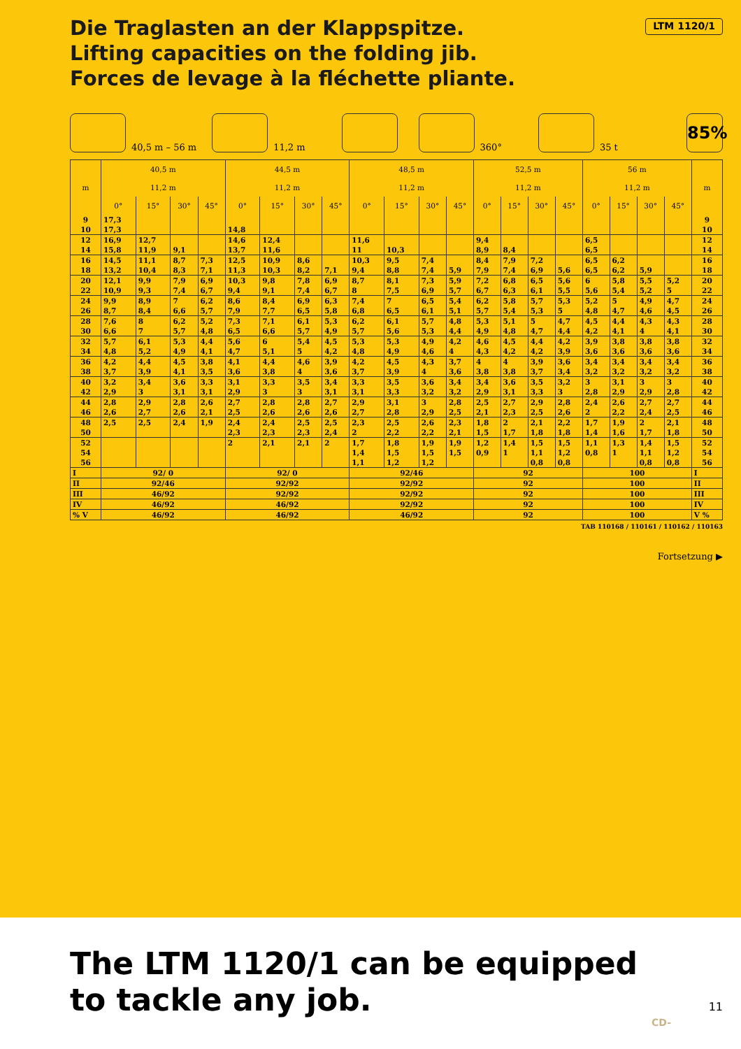Die Traglasten an der Klappspitze.
Lifting capacities on the folding jib.
Forces de levage à la fléchette pliante.
LTM 1120/1
40,5 m – 56 m
11,2 m
360°
35 t
85%
| m | 40,5 m | | | | 44,5 m | | | | 48,5 m | | | | 52,5 m | | | | 56 m | | | | m |
| --- | --- | --- | --- | --- | --- | --- | --- | --- | --- | --- | --- | --- | --- | --- | --- | --- | --- | --- | --- | --- | --- |
| | 11,2 m | | | | 11,2 m | | | | 11,2 m | | | | 11,2 m | | | | 11,2 m | | | | |
| | 0° | 15° | 30° | 45° | 0° | 15° | 30° | 45° | 0° | 15° | 30° | 45° | 0° | 15° | 30° | 45° | 0° | 15° | 30° | 45° | |
| 9 | 17,3 | | | | | | | | | | | | | | | | | | | | 9 |
| 10 | 17,3 | | | | 14,8 | | | | | | | | | | | | | | | | 10 |
| 12 | 16,9 | 12,7 | | | 14,6 | 12,4 | | | 11,6 | | | | 9,4 | | | | 6,5 | | | | 12 |
| 14 | 15,8 | 11,9 | 9,1 | | 13,7 | 11,6 | | | 11 | 10,3 | | | 8,9 | 8,4 | | | 6,5 | | | | 14 |
| 16 | 14,5 | 11,1 | 8,7 | 7,3 | 12,5 | 10,9 | 8,6 | | 10,3 | 9,5 | 7,4 | | 8,4 | 7,9 | 7,2 | | 6,5 | 6,2 | | | 16 |
| 18 | 13,2 | 10,4 | 8,3 | 7,1 | 11,3 | 10,3 | 8,2 | 7,1 | 9,4 | 8,8 | 7,4 | 5,9 | 7,9 | 7,4 | 6,9 | 5,6 | 6,5 | 6,2 | 5,9 | | 18 |
| 20 | 12,1 | 9,9 | 7,9 | 6,9 | 10,3 | 9,8 | 7,8 | 6,9 | 8,7 | 8,1 | 7,3 | 5,9 | 7,2 | 6,8 | 6,5 | 5,6 | 6 | 5,8 | 5,5 | 5,2 | 20 |
| 22 | 10,9 | 9,3 | 7,4 | 6,7 | 9,4 | 9,1 | 7,4 | 6,7 | 8 | 7,5 | 6,9 | 5,7 | 6,7 | 6,3 | 6,1 | 5,5 | 5,6 | 5,4 | 5,2 | 5 | 22 |
| 24 | 9,9 | 8,9 | 7 | 6,2 | 8,6 | 8,4 | 6,9 | 6,3 | 7,4 | 7 | 6,5 | 5,4 | 6,2 | 5,8 | 5,7 | 5,3 | 5,2 | 5 | 4,9 | 4,7 | 24 |
| 26 | 8,7 | 8,4 | 6,6 | 5,7 | 7,9 | 7,7 | 6,5 | 5,8 | 6,8 | 6,5 | 6,1 | 5,1 | 5,7 | 5,4 | 5,3 | 5 | 4,8 | 4,7 | 4,6 | 4,5 | 26 |
| 28 | 7,6 | 8 | 6,2 | 5,2 | 7,3 | 7,1 | 6,1 | 5,3 | 6,2 | 6,1 | 5,7 | 4,8 | 5,3 | 5,1 | 5 | 4,7 | 4,5 | 4,4 | 4,3 | 4,3 | 28 |
| 30 | 6,6 | 7 | 5,7 | 4,8 | 6,5 | 6,6 | 5,7 | 4,9 | 5,7 | 5,6 | 5,3 | 4,4 | 4,9 | 4,8 | 4,7 | 4,4 | 4,2 | 4,1 | 4 | 4,1 | 30 |
| 32 | 5,7 | 6,1 | 5,3 | 4,4 | 5,6 | 6 | 5,4 | 4,5 | 5,3 | 5,3 | 4,9 | 4,2 | 4,6 | 4,5 | 4,4 | 4,2 | 3,9 | 3,8 | 3,8 | 3,8 | 32 |
| 34 | 4,8 | 5,2 | 4,9 | 4,1 | 4,7 | 5,1 | 5 | 4,2 | 4,8 | 4,9 | 4,6 | 4 | 4,3 | 4,2 | 4,2 | 3,9 | 3,6 | 3,6 | 3,6 | 3,6 | 34 |
| 36 | 4,2 | 4,4 | 4,5 | 3,8 | 4,1 | 4,4 | 4,6 | 3,9 | 4,2 | 4,5 | 4,3 | 3,7 | 4 | 4 | 3,9 | 3,6 | 3,4 | 3,4 | 3,4 | 3,4 | 36 |
| 38 | 3,7 | 3,9 | 4,1 | 3,5 | 3,6 | 3,8 | 4 | 3,6 | 3,7 | 3,9 | 4 | 3,6 | 3,8 | 3,8 | 3,7 | 3,4 | 3,2 | 3,2 | 3,2 | 3,2 | 38 |
| 40 | 3,2 | 3,4 | 3,6 | 3,3 | 3,1 | 3,3 | 3,5 | 3,4 | 3,3 | 3,5 | 3,6 | 3,4 | 3,4 | 3,6 | 3,5 | 3,2 | 3 | 3,1 | 3 | 3 | 40 |
| 42 | 2,9 | 3 | 3,1 | 3,1 | 2,9 | 3 | 3 | 3,1 | 3,1 | 3,3 | 3,2 | 3,2 | 2,9 | 3,1 | 3,3 | 3 | 2,8 | 2,9 | 2,9 | 2,8 | 42 |
| 44 | 2,8 | 2,9 | 2,8 | 2,6 | 2,7 | 2,8 | 2,8 | 2,7 | 2,9 | 3,1 | 3 | 2,8 | 2,5 | 2,7 | 2,9 | 2,8 | 2,4 | 2,6 | 2,7 | 2,7 | 44 |
| 46 | 2,6 | 2,7 | 2,6 | 2,1 | 2,5 | 2,6 | 2,6 | 2,6 | 2,7 | 2,8 | 2,9 | 2,5 | 2,1 | 2,3 | 2,5 | 2,6 | 2 | 2,2 | 2,4 | 2,5 | 46 |
| 48 | 2,5 | 2,5 | 2,4 | 1,9 | 2,4 | 2,4 | 2,5 | 2,5 | 2,3 | 2,5 | 2,6 | 2,3 | 1,8 | 2 | 2,1 | 2,2 | 1,7 | 1,9 | 2 | 2,1 | 48 |
| 50 | | | | | 2,3 | 2,3 | 2,3 | 2,4 | 2 | 2,2 | 2,2 | 2,1 | 1,5 | 1,7 | 1,8 | 1,8 | 1,4 | 1,6 | 1,7 | 1,8 | 50 |
| 52 | | | | | 2 | 2,1 | 2,1 | 2 | 1,7 | 1,8 | 1,9 | 1,9 | 1,2 | 1,4 | 1,5 | 1,5 | 1,1 | 1,3 | 1,4 | 1,5 | 52 |
| 54 | | | | | | | | | 1,4 | 1,5 | 1,5 | 1,5 | 0,9 | 1 | 1,1 | 1,2 | 0,8 | 1 | 1,1 | 1,2 | 54 |
| 56 | | | | | | | | | 1,1 | 1,2 | 1,2 | | | | 0,8 | 0,8 | | | 0,8 | 0,8 | 56 |
| I | 92/ 0 | | | | 92/ 0 | | | | 92/46 | | | | 92 | | | | 100 | | | | I |
| II | 92/46 | | | | 92/92 | | | | 92/92 | | | | 92 | | | | 100 | | | | II |
| III | 46/92 | | | | 92/92 | | | | 92/92 | | | | 92 | | | | 100 | | | | III |
| IV | 46/92 | | | | 46/92 | | | | 92/92 | | | | 92 | | | | 100 | | | | IV |
| % V | 46/92 | | | | 46/92 | | | | 46/92 | | | | 92 | | | | 100 | | | | V % |
TAB 110168 / 110161 / 110162 / 110163
Fortsetzung ▶
The LTM 1120/1 can be equipped
to tackle any job.
11
CD-